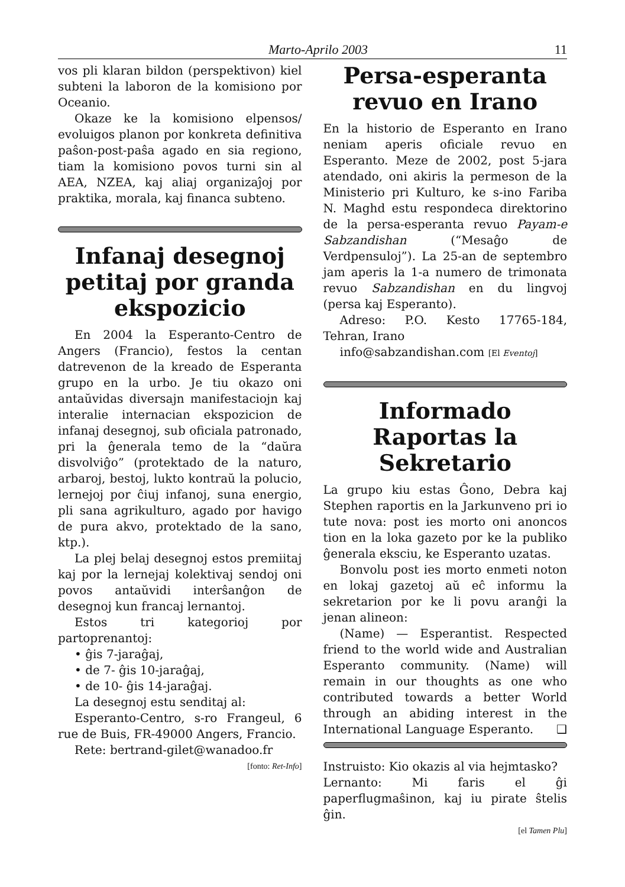Marto-Aprilo 2003 11
vos pli klaran bildon (perspektivon) kiel subteni la laboron de la komisiono por Oceanio.
Okaze ke la komisiono elpensos/ evoluigos planon por konkreta definitiva paŝon-post-paŝa agado en sia regiono, tiam la komisiono povos turni sin al AEA, NZEA, kaj aliaj organizaĵoj por praktika, morala, kaj financa subteno.
Infanaj desegnoj petitaj por granda ekspozicio
En 2004 la Esperanto-Centro de Angers (Francio), festos la centan datrevenon de la kreado de Esperanta grupo en la urbo. Je tiu okazo oni antaŭvidas diversajn manifestaciojn kaj interalie internacian ekspozicion de infanaj desegnoj, sub oficiala patronado, pri la ĝenerala temo de la “daŭra disvolviĝo” (protektado de la naturo, arbaroj, bestoj, lukto kontraŭ la polucio, lernejoj por ĉiuj infanoj, suna energio, pli sana agrikulturo, agado por havigo de pura akvo, protektado de la sano, ktp.).
La plej belaj desegnoj estos premiitaj kaj por la lernejaj kolektivaj sendoj oni povos antaŭvidi interŝanĝon de desegnoj kun francaj lernantoj.
Estos tri kategorioj por partoprenantoj:
• ĝis 7-jaraĝaj,
• de 7- ĝis 10-jaraĝaj,
• de 10- ĝis 14-jaraĝaj.
La desegnoj estu senditaj al:
Esperanto-Centro, s-ro Frangeul, 6 rue de Buis, FR-49000 Angers, Francio.
Rete: bertrand-gilet@wanadoo.fr
[fonto: Ret-Info]
Persa-esperanta revuo en Irano
En la historio de Esperanto en Irano neniam aperis oficiale revuo en Esperanto. Meze de 2002, post 5-jara atendado, oni akiris la permeson de la Ministerio pri Kulturo, ke s-ino Fariba N. Maghd estu respondeca direktorino de la persa-esperanta revuo Payam-e Sabzandishan (“Mesaĝo de Verdpensuloj”). La 25-an de septembro jam aperis la 1-a numero de trimonata revuo Sabzandishan en du lingvoj (persa kaj Esperanto).
Adreso: P.O. Kesto 17765-184, Tehran, Irano
info@sabzandishan.com [El Eventoj]
Informado Raportas la Sekretario
La grupo kiu estas Ĝono, Debra kaj Stephen raportis en la Jarkunveno pri io tute nova: post ies morto oni anoncos tion en la loka gazeto por ke la publiko ĝenerala eksciu, ke Esperanto uzatas.
Bonvolu post ies morto enmeti noton en lokaj gazetoj aŭ eĉ informu la sekretarion por ke li povu aranĝi la jenan alineon:
(Name) — Esperantist. Respected friend to the world wide and Australian Esperanto community. (Name) will remain in our thoughts as one who contributed towards a better World through an abiding interest in the International Language Esperanto. ❑
Instruisto: Kio okazis al via hejmtasko?
Lernanto: Mi faris el ĝi paperflugmaŝinon, kaj iu pirate ŝtelis ĝin.
[el Tamen Plu]